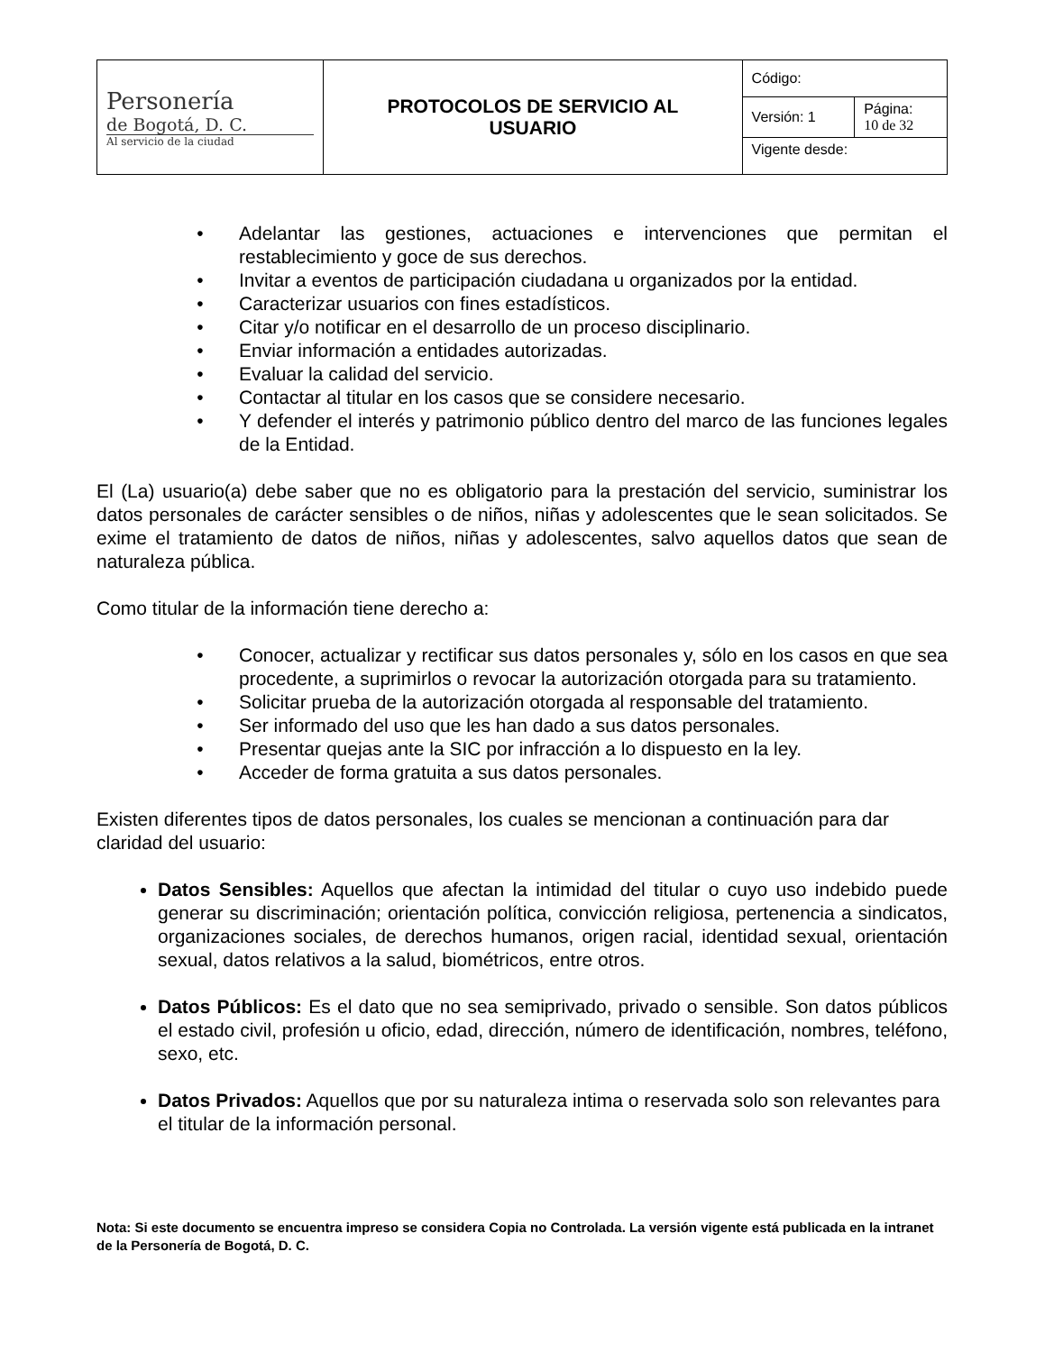| Personería de Bogotá, D. C. Al servicio de la ciudad | PROTOCOLOS DE SERVICIO AL USUARIO | Código: | |
| | | Versión: 1 | Página: 10 de 32 |
| | | Vigente desde: | |
Adelantar las gestiones, actuaciones e intervenciones que permitan el restablecimiento y goce de sus derechos.
Invitar a eventos de participación ciudadana u organizados por la entidad.
Caracterizar usuarios con fines estadísticos.
Citar y/o notificar en el desarrollo de un proceso disciplinario.
Enviar información a entidades autorizadas.
Evaluar la calidad del servicio.
Contactar al titular en los casos que se considere necesario.
Y defender el interés y patrimonio público dentro del marco de las funciones legales de la Entidad.
El (La) usuario(a) debe saber que no es obligatorio para la prestación del servicio, suministrar los datos personales de carácter sensibles o de niños, niñas y adolescentes que le sean solicitados. Se exime el tratamiento de datos de niños, niñas y adolescentes, salvo aquellos datos que sean de naturaleza pública.
Como titular de la información tiene derecho a:
Conocer, actualizar y rectificar sus datos personales y, sólo en los casos en que sea procedente, a suprimirlos o revocar la autorización otorgada para su tratamiento.
Solicitar prueba de la autorización otorgada al responsable del tratamiento.
Ser informado del uso que les han dado a sus datos personales.
Presentar quejas ante la SIC por infracción a lo dispuesto en la ley.
Acceder de forma gratuita a sus datos personales.
Existen diferentes tipos de datos personales, los cuales se mencionan a continuación para dar claridad del usuario:
Datos Sensibles: Aquellos que afectan la intimidad del titular o cuyo uso indebido puede generar su discriminación; orientación política, convicción religiosa, pertenencia a sindicatos, organizaciones sociales, de derechos humanos, origen racial, identidad sexual, orientación sexual, datos relativos a la salud, biométricos, entre otros.
Datos Públicos: Es el dato que no sea semiprivado, privado o sensible. Son datos públicos el estado civil, profesión u oficio, edad, dirección, número de identificación, nombres, teléfono, sexo, etc.
Datos Privados: Aquellos que por su naturaleza intima o reservada solo son relevantes para el titular de la información personal.
Nota: Si este documento se encuentra impreso se considera Copia no Controlada. La versión vigente está publicada en la intranet de la Personería de Bogotá, D. C.